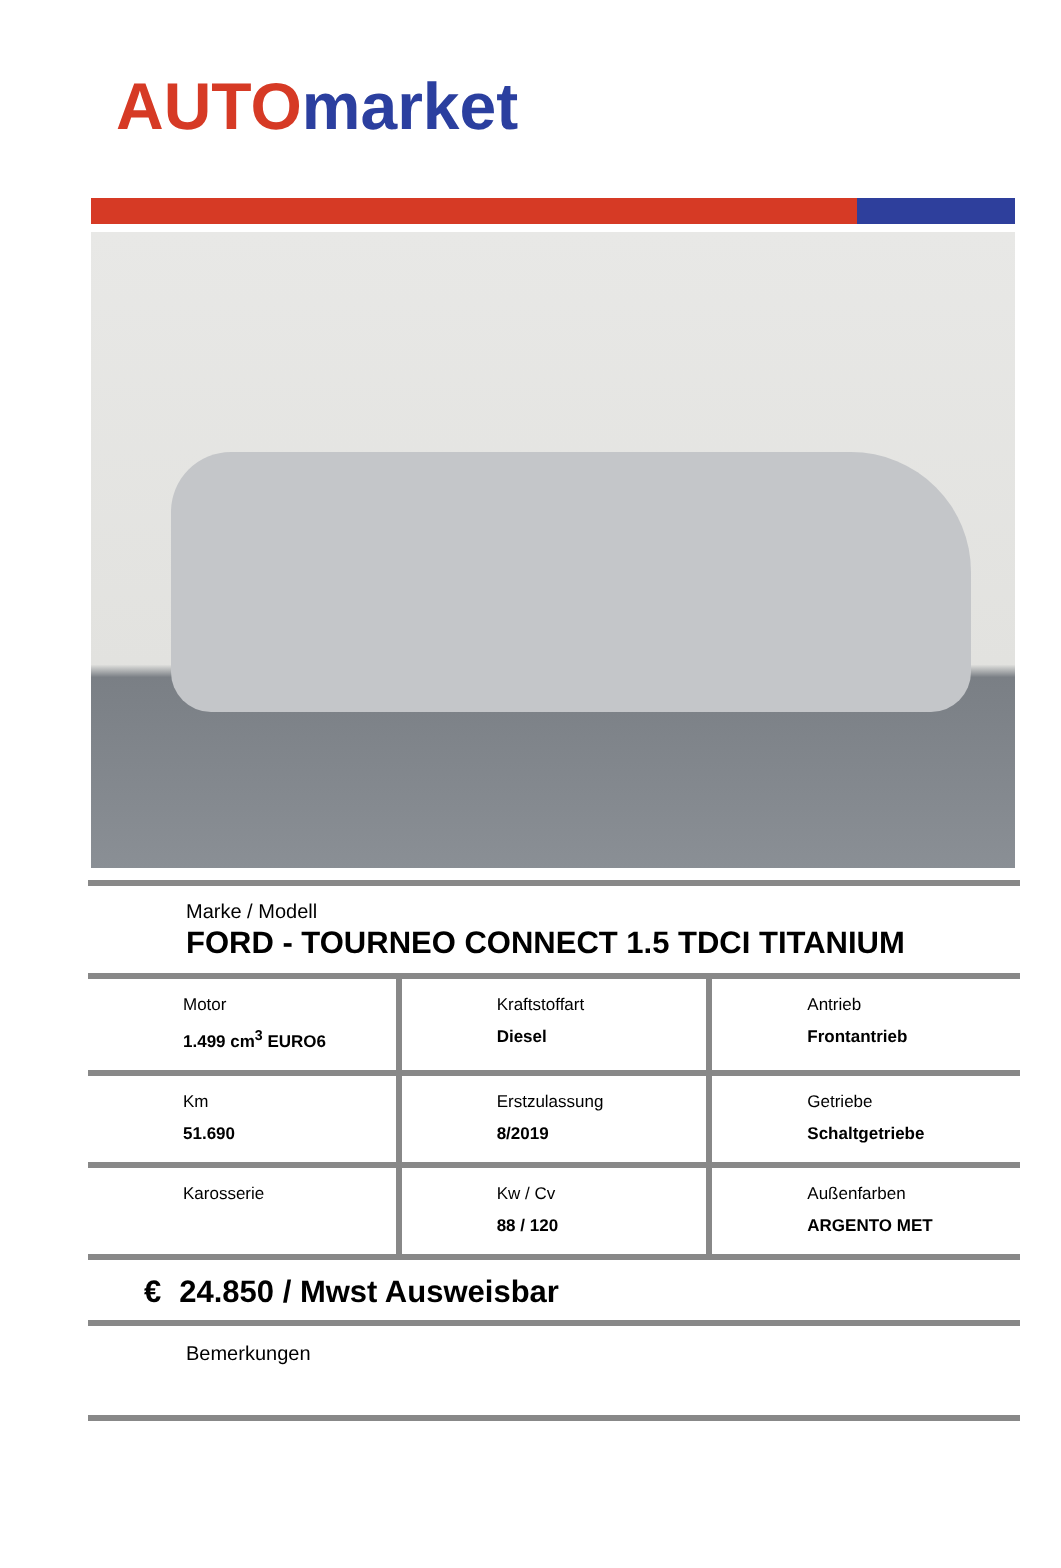AUTO market
Marke / Modell
FORD - TOURNEO CONNECT 1.5 TDCI TITANIUM
| Motor 1.499 cm<sup>3</sup> EURO6 | Kraftstoffart Diesel | Antrieb Frontantrieb |
| Km 51.690 | Erstzulassung 8/2019 | Getriebe Schaltgetriebe |
| Karosserie | Kw / Cv 88 / 120 | Außenfarben ARGENTO MET |
€ 24.850 / Mwst Ausweisbar
Bemerkungen